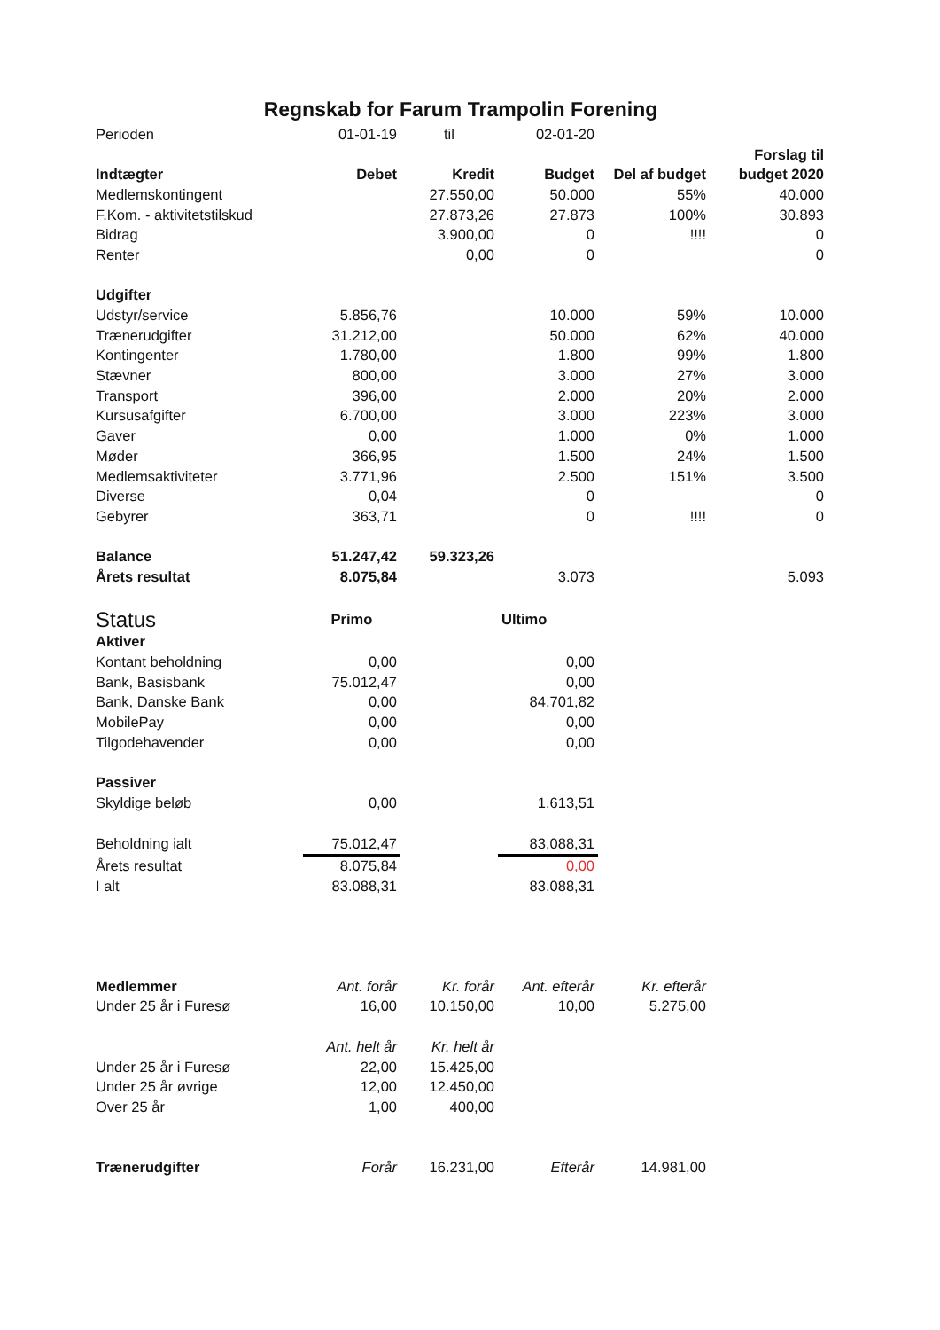Regnskab for Farum Trampolin Forening
| Perioden | 01-01-19 | til | 02-01-20 | | |
| | | | | | Forslag til |
| Indtægter | Debet | Kredit | Budget | Del af budget | budget 2020 |
| Medlemskontingent | | 27.550,00 | 50.000 | 55% | 40.000 |
| F.Kom. - aktivitetstilskud | | 27.873,26 | 27.873 | 100% | 30.893 |
| Bidrag | | 3.900,00 | 0 | !!!! | 0 |
| Renter | | 0,00 | 0 | | 0 |
| Udgifter | | | | | |
| Udstyr/service | 5.856,76 | | 10.000 | 59% | 10.000 |
| Trænerudgifter | 31.212,00 | | 50.000 | 62% | 40.000 |
| Kontingenter | 1.780,00 | | 1.800 | 99% | 1.800 |
| Stævner | 800,00 | | 3.000 | 27% | 3.000 |
| Transport | 396,00 | | 2.000 | 20% | 2.000 |
| Kursusafgifter | 6.700,00 | | 3.000 | 223% | 3.000 |
| Gaver | 0,00 | | 1.000 | 0% | 1.000 |
| Møder | 366,95 | | 1.500 | 24% | 1.500 |
| Medlemsaktiviteter | 3.771,96 | | 2.500 | 151% | 3.500 |
| Diverse | 0,04 | | 0 | | 0 |
| Gebyrer | 363,71 | | 0 | !!!! | 0 |
| Balance | 51.247,42 | 59.323,26 | | | |
| Årets resultat | 8.075,84 | | 3.073 | | 5.093 |
| Status | Primo | | Ultimo | | |
| Aktiver | | | | | |
| Kontant beholdning | 0,00 | | 0,00 | | |
| Bank, Basisbank | 75.012,47 | | 0,00 | | |
| Bank, Danske Bank | 0,00 | | 84.701,82 | | |
| MobilePay | 0,00 | | 0,00 | | |
| Tilgodehavender | 0,00 | | 0,00 | | |
| Passiver | | | | | |
| Skyldige beløb | 0,00 | | 1.613,51 | | |
| Beholdning ialt | 75.012,47 | | 83.088,31 | | |
| Årets resultat | 8.075,84 | | 0,00 | | |
| I alt | 83.088,31 | | 83.088,31 | | |
| Medlemmer | Ant. forår | Kr. forår | Ant. efterår | Kr. efterår | |
| Under 25 år i Furesø | 16,00 | 10.150,00 | 10,00 | 5.275,00 | |
| | Ant. helt år | Kr. helt år | | | |
| Under 25 år i Furesø | 22,00 | 15.425,00 | | | |
| Under 25 år øvrige | 12,00 | 12.450,00 | | | |
| Over 25 år | 1,00 | 400,00 | | | |
| Trænerudgifter | Forår | 16.231,00 | Efterår | 14.981,00 | |